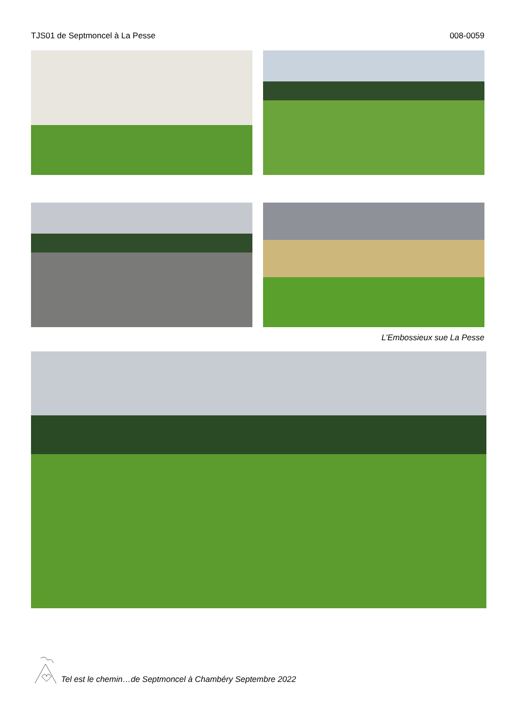TJS01 de Septmoncel à La Pesse 008-0059
L’Embossieux sue La Pesse
Tel est le chemin…de Septmoncel à Chambéry Septembre 2022